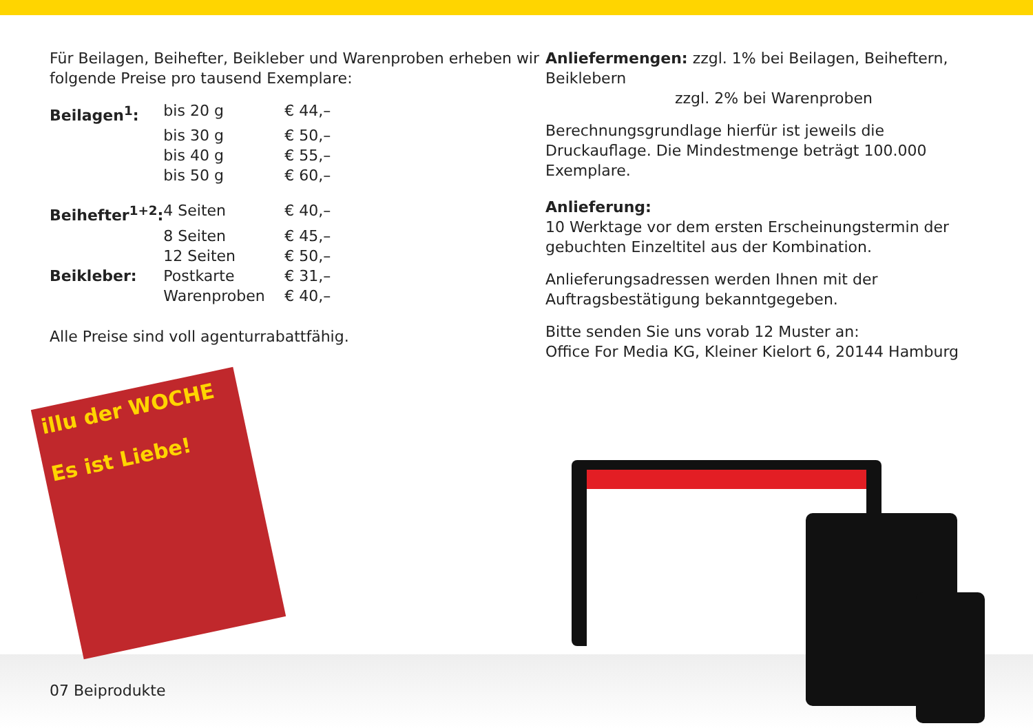Für Beilagen, Beihefter, Beikleber und Warenproben erheben wir folgende Preise pro tausend Exemplare:
| Beilagen<sup>1</sup>: | bis 20 g | € 44,– |
| | bis 30 g | € 50,– |
| | bis 40 g | € 55,– |
| | bis 50 g | € 60,– |
| Beihefter<sup>1+2</sup>: | 4 Seiten | € 40,– |
| | 8 Seiten | € 45,– |
| | 12 Seiten | € 50,– |
| Beikleber: | Postkarte | € 31,– |
| | Warenproben | € 40,– |
Alle Preise sind voll agenturrabattfähig.
Anliefermengen: zzgl. 1% bei Beilagen, Beiheftern, Beiklebern
zzgl. 2% bei Warenproben
Berechnungsgrundlage hierfür ist jeweils die Druckauflage. Die Mindestmenge beträgt 100.000 Exemplare.
Anlieferung:
10 Werktage vor dem ersten Erscheinungstermin der gebuchten Einzeltitel aus der Kombination.
Anlieferungsadressen werden Ihnen mit der Auftragsbestätigung bekanntgegeben.
Bitte senden Sie uns vorab 12 Muster an:
Office For Media KG, Kleiner Kielort 6, 20144 Hamburg
07 Beiprodukte
illu der WOCHE
Es ist Liebe!